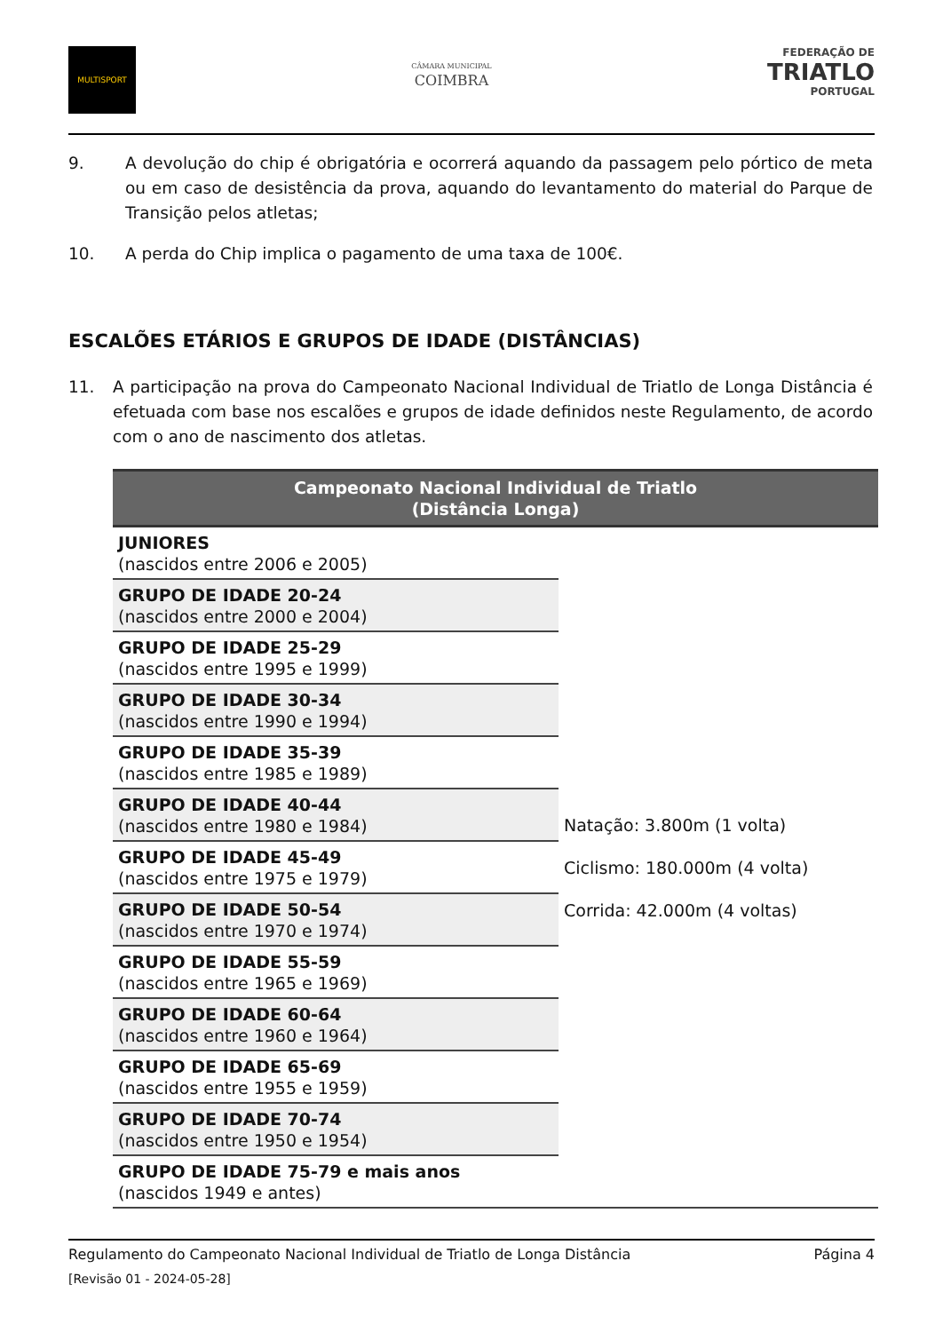MULTISPORT
CÂMARA MUNICIPAL
COIMBRA
FEDERAÇÃO DE
TRIATLO
PORTUGAL
9. A devolução do chip é obrigatória e ocorrerá aquando da passagem pelo pórtico de meta ou em caso de desistência da prova, aquando do levantamento do material do Parque de Transição pelos atletas;
10. A perda do Chip implica o pagamento de uma taxa de 100€.
ESCALÕES ETÁRIOS E GRUPOS DE IDADE (DISTÂNCIAS)
11. A participação na prova do Campeonato Nacional Individual de Triatlo de Longa Distância é efetuada com base nos escalões e grupos de idade definidos neste Regulamento, de acordo com o ano de nascimento dos atletas.
| Campeonato Nacional Individual de Triatlo (Distância Longa) | |
| --- | --- |
| JUNIORES (nascidos entre 2006 e 2005) | Natação: 3.800m (1 volta) Ciclismo: 180.000m (4 volta) Corrida: 42.000m (4 voltas) |
| GRUPO DE IDADE 20-24 (nascidos entre 2000 e 2004) | |
| GRUPO DE IDADE 25-29 (nascidos entre 1995 e 1999) | |
| GRUPO DE IDADE 30-34 (nascidos entre 1990 e 1994) | |
| GRUPO DE IDADE 35-39 (nascidos entre 1985 e 1989) | |
| GRUPO DE IDADE 40-44 (nascidos entre 1980 e 1984) | |
| GRUPO DE IDADE 45-49 (nascidos entre 1975 e 1979) | |
| GRUPO DE IDADE 50-54 (nascidos entre 1970 e 1974) | |
| GRUPO DE IDADE 55-59 (nascidos entre 1965 e 1969) | |
| GRUPO DE IDADE 60-64 (nascidos entre 1960 e 1964) | |
| GRUPO DE IDADE 65-69 (nascidos entre 1955 e 1959) | |
| GRUPO DE IDADE 70-74 (nascidos entre 1950 e 1954) | |
| GRUPO DE IDADE 75-79 e mais anos (nascidos 1949 e antes) | |
Regulamento do Campeonato Nacional Individual de Triatlo de Longa Distância Página 4
[Revisão 01 - 2024-05-28]